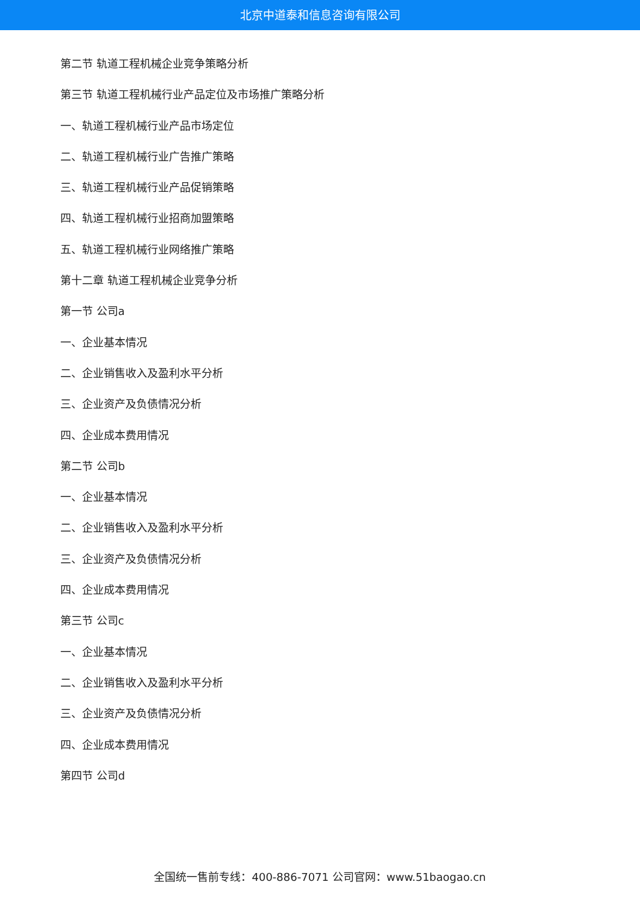北京中道泰和信息咨询有限公司
第二节 轨道工程机械企业竞争策略分析
第三节 轨道工程机械行业产品定位及市场推广策略分析
一、轨道工程机械行业产品市场定位
二、轨道工程机械行业广告推广策略
三、轨道工程机械行业产品促销策略
四、轨道工程机械行业招商加盟策略
五、轨道工程机械行业网络推广策略
第十二章 轨道工程机械企业竞争分析
第一节 公司a
一、企业基本情况
二、企业销售收入及盈利水平分析
三、企业资产及负债情况分析
四、企业成本费用情况
第二节 公司b
一、企业基本情况
二、企业销售收入及盈利水平分析
三、企业资产及负债情况分析
四、企业成本费用情况
第三节 公司c
一、企业基本情况
二、企业销售收入及盈利水平分析
三、企业资产及负债情况分析
四、企业成本费用情况
第四节 公司d
全国统一售前专线：400-886-7071 公司官网：www.51baogao.cn